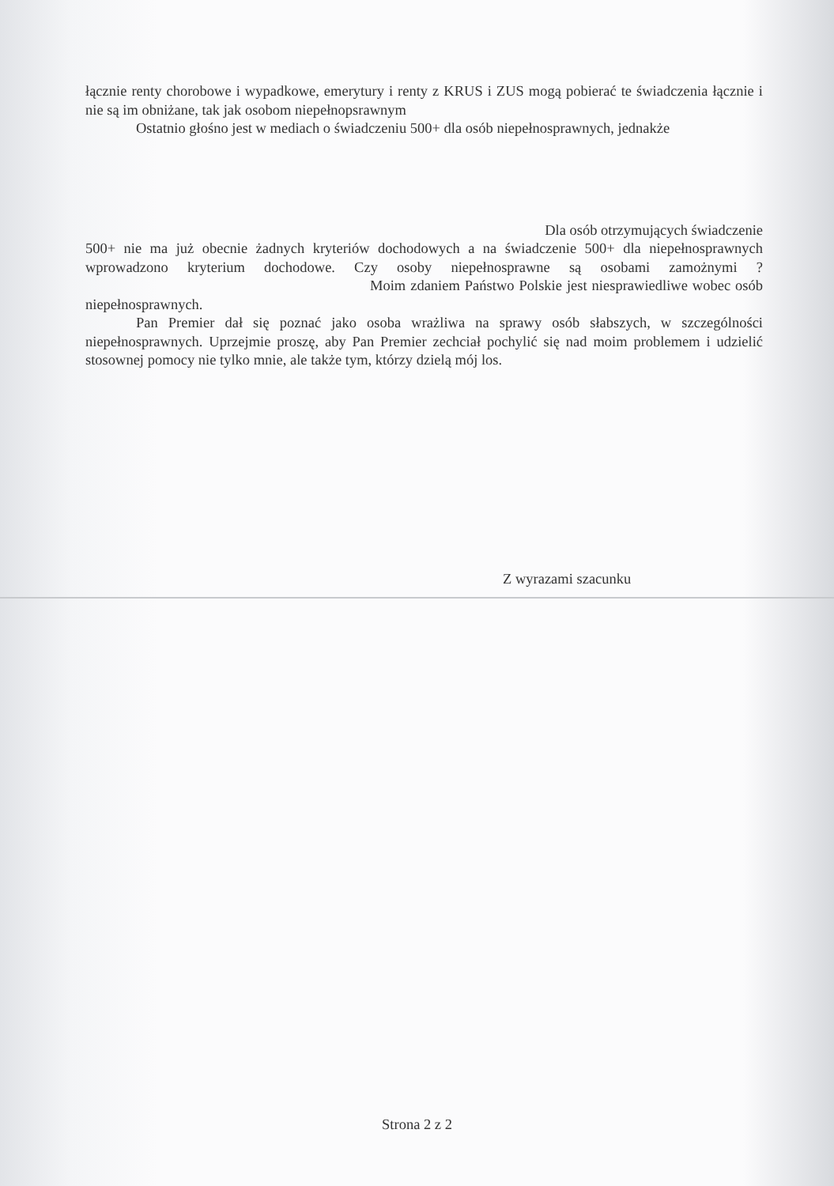łącznie renty chorobowe i wypadkowe, emerytury i renty z KRUS i ZUS mogą pobierać te świadczenia łącznie i nie są im obniżane, tak jak osobom niepełnopsrawnym
Ostatnio głośno jest w mediach o świadczeniu 500+ dla osób niepełnosprawnych, jednakże
Dla osób otrzymujących świadczenie
500+ nie ma już obecnie żadnych kryteriów dochodowych a na świadczenie 500+ dla niepełnosprawnych wprowadzono kryterium dochodowe. Czy osoby niepełnosprawne są osobami zamożnymi ? Moim zdaniem Państwo Polskie jest niesprawiedliwe wobec osób niepełnosprawnych.
Pan Premier dał się poznać jako osoba wrażliwa na sprawy osób słabszych, w szczególności niepełnosprawnych. Uprzejmie proszę, aby Pan Premier zechciał pochylić się nad moim problemem i udzielić stosownej pomocy nie tylko mnie, ale także tym, którzy dzielą mój los.
Z wyrazami szacunku
Strona 2 z 2